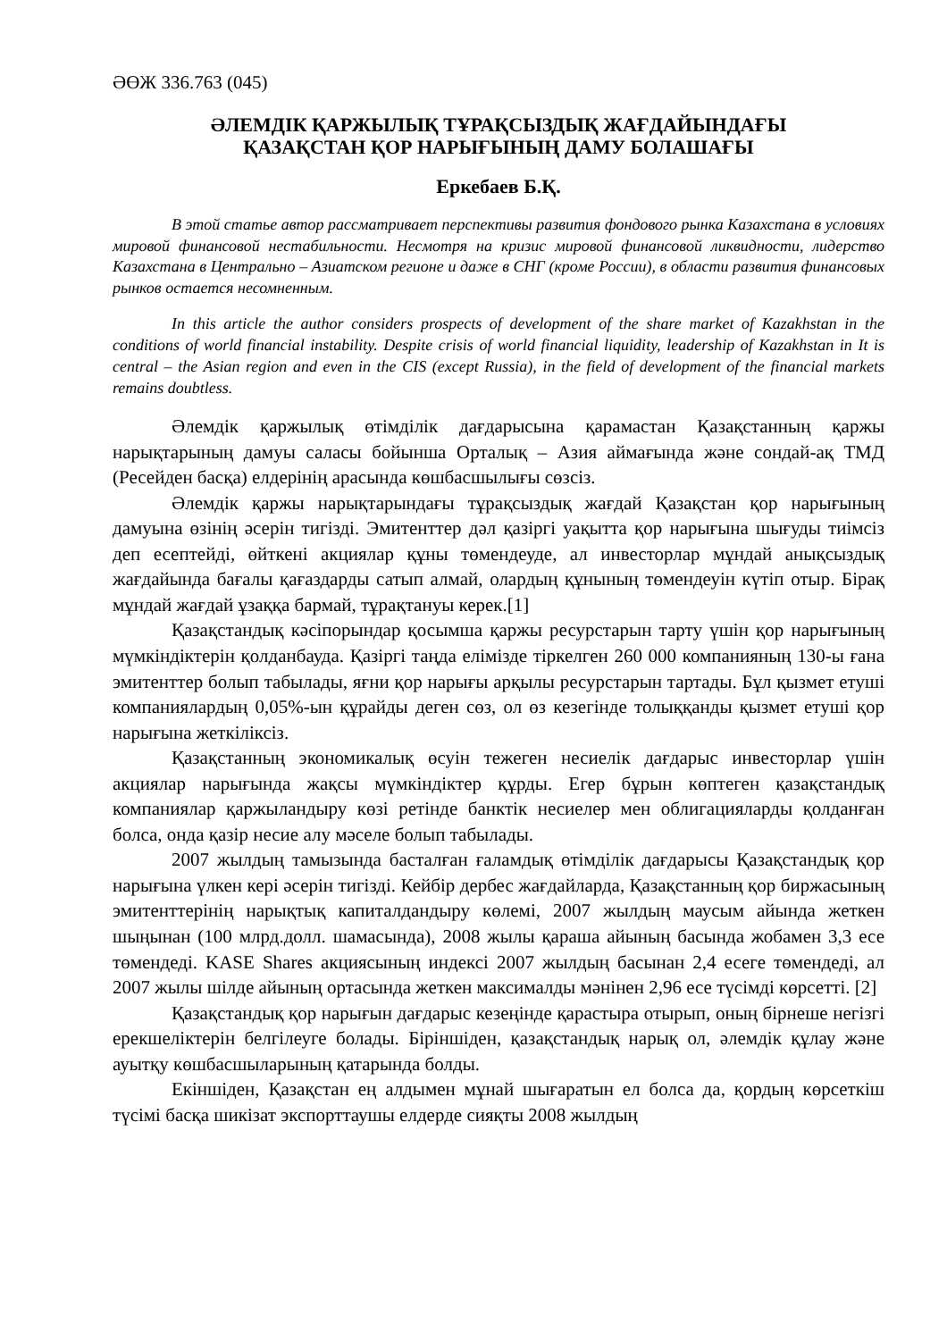ӘӨЖ 336.763 (045)
ӘЛЕМДІК ҚАРЖЫЛЫҚ ТҰРАҚСЫЗДЫҚ ЖАҒДАЙЫНДАҒЫ
ҚАЗАҚСТАН ҚОР НАРЫҒЫНЫҢ ДАМУ БОЛАШАҒЫ
Еркебаев Б.Қ.
В этой статье автор рассматривает перспективы развития фондового рынка Казахстана в условиях мировой финансовой нестабильности. Несмотря на кризис мировой финансовой ликвидности, лидерство Казахстана в Центрально – Азиатском регионе и даже в СНГ (кроме России), в области развития финансовых рынков остается несомненным.
In this article the author considers prospects of development of the share market of Kazakhstan in the conditions of world financial instability. Despite crisis of world financial liquidity, leadership of Kazakhstan in It is central – the Asian region and even in the CIS (except Russia), in the field of development of the financial markets remains doubtless.
Әлемдік қаржылық өтімділік дағдарысына қарамастан Қазақстанның қаржы нарықтарының дамуы саласы бойынша Орталық – Азия аймағында және сондай-ақ ТМД (Ресейден басқа) елдерінің арасында көшбасшылығы сөзсіз.
Әлемдік қаржы нарықтарындағы тұрақсыздық жағдай Қазақстан қор нарығының дамуына өзінің әсерін тигізді. Эмитенттер дәл қазіргі уақытта қор нарығына шығуды тиімсіз деп есептейді, өйткені акциялар құны төмендеуде, ал инвесторлар мұндай анықсыздық жағдайында бағалы қағаздарды сатып алмай, олардың құнының төмендеуін күтіп отыр. Бірақ мұндай жағдай ұзаққа бармай, тұрақтануы керек.[1]
Қазақстандық кәсіпорындар қосымша қаржы ресурстарын тарту үшін қор нарығының мүмкіндіктерін қолданбауда. Қазіргі таңда елімізде тіркелген 260 000 компанияның 130-ы ғана эмитенттер болып табылады, яғни қор нарығы арқылы ресурстарын тартады. Бұл қызмет етуші компаниялардың 0,05%-ын құрайды деген сөз, ол өз кезегінде толыққанды қызмет етуші қор нарығына жеткіліксіз.
Қазақстанның экономикалық өсуін тежеген несиелік дағдарыс инвесторлар үшін акциялар нарығында жақсы мүмкіндіктер құрды. Егер бұрын көптеген қазақстандық компаниялар қаржыландыру көзі ретінде банктік несиелер мен облигацияларды қолданған болса, онда қазір несие алу мәселе болып табылады.
2007 жылдың тамызында басталған ғаламдық өтімділік дағдарысы Қазақстандық қор нарығына үлкен кері әсерін тигізді. Кейбір дербес жағдайларда, Қазақстанның қор биржасының эмитенттерінің нарықтық капиталдандыру көлемі, 2007 жылдың маусым айында жеткен шыңынан (100 млрд.долл. шамасында), 2008 жылы қараша айының басында жобамен 3,3 есе төмендеді. KASE Shares акциясының индексі 2007 жылдың басынан 2,4 есеге төмендеді, ал 2007 жылы шілде айының ортасында жеткен максималды мәнінен 2,96 есе түсімді көрсетті. [2]
Қазақстандық қор нарығын дағдарыс кезеңінде қарастыра отырып, оның бірнеше негізгі ерекшеліктерін белгілеуге болады. Біріншіден, қазақстандық нарық ол, әлемдік құлау және ауытқу көшбасшыларының қатарында болды.
Екіншіден, Қазақстан ең алдымен мұнай шығаратын ел болса да, қордың көрсеткіш түсімі басқа шикізат экспорттаушы елдерде сияқты 2008 жылдың